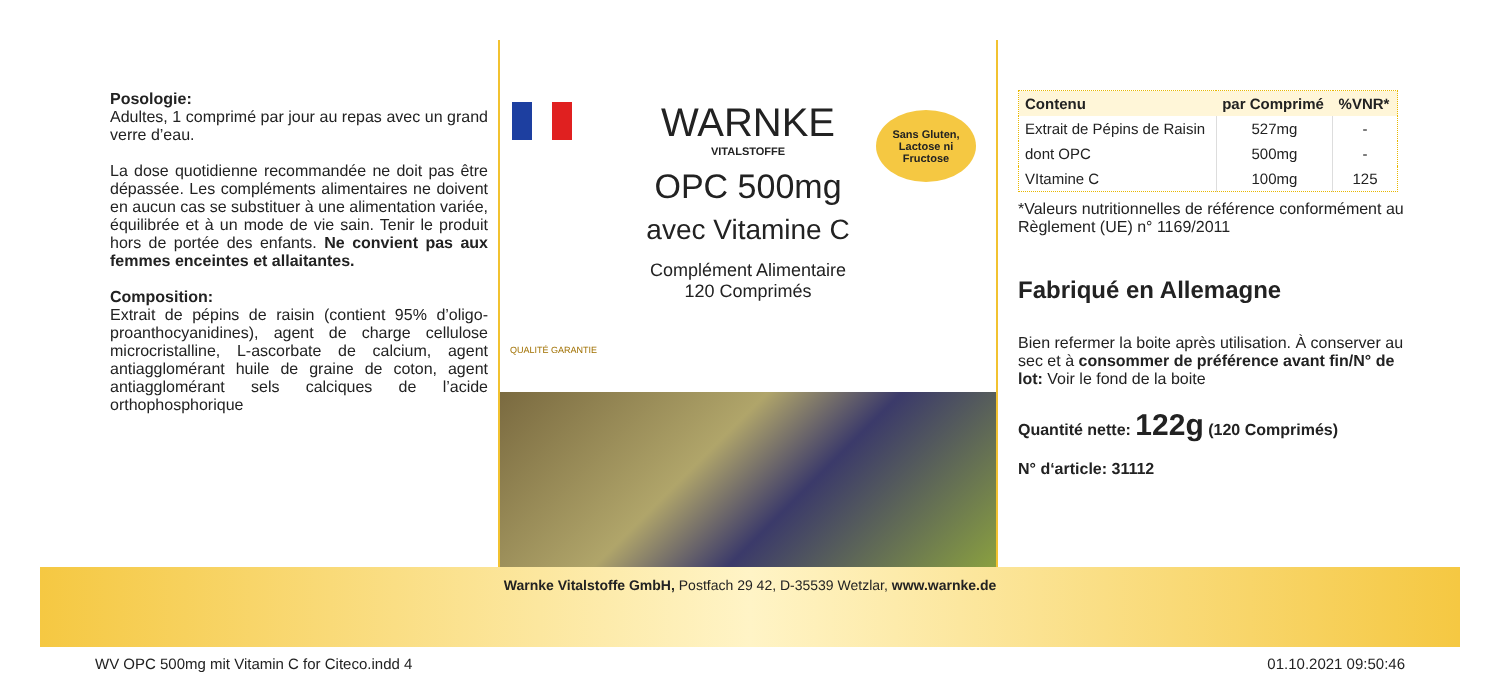Posologie:
Adultes, 1 comprimé par jour au repas avec un grand verre d’eau.
La dose quotidienne recommandée ne doit pas être dépassée. Les compléments alimentaires ne doivent en aucun cas se substituer à une alimentation variée, équilibrée et à un mode de vie sain. Tenir le produit hors de portée des enfants. Ne convient pas aux femmes enceintes et allaitantes.
Composition:
Extrait de pépins de raisin (contient 95% d’oligo-proanthocyanidines), agent de charge cellulose microcristalline, L-ascorbate de calcium, agent antiagglomérant huile de graine de coton, agent antiagglomérant sels calciques de l’acide orthophosphorique
Sans Gluten, Lactose ni Fructose
WARNKE
VITALSTOFFE
OPC 500mg
avec Vitamine C
Complément Alimentaire
120 Comprimés
QUALITÉ GARANTIE
| Contenu | par Comprimé | %VNR* |
| --- | --- | --- |
| Extrait de Pépins de Raisin | 527mg | - |
| dont OPC | 500mg | - |
| VItamine C | 100mg | 125 |
*Valeurs nutritionnelles de référence conformément au Règlement (UE) n° 1169/2011
Fabriqué en Allemagne
Bien refermer la boite après utilisation. À conserver au sec et à consommer de préférence avant fin/N° de lot: Voir le fond de la boite
Quantité nette: 122g (120 Comprimés)
N° d‘article: 31112
Warnke Vitalstoffe GmbH, Postfach 29 42, D-35539 Wetzlar, www.warnke.de
WV OPC 500mg mit Vitamin C for Citeco.indd 4 01.10.2021 09:50:46